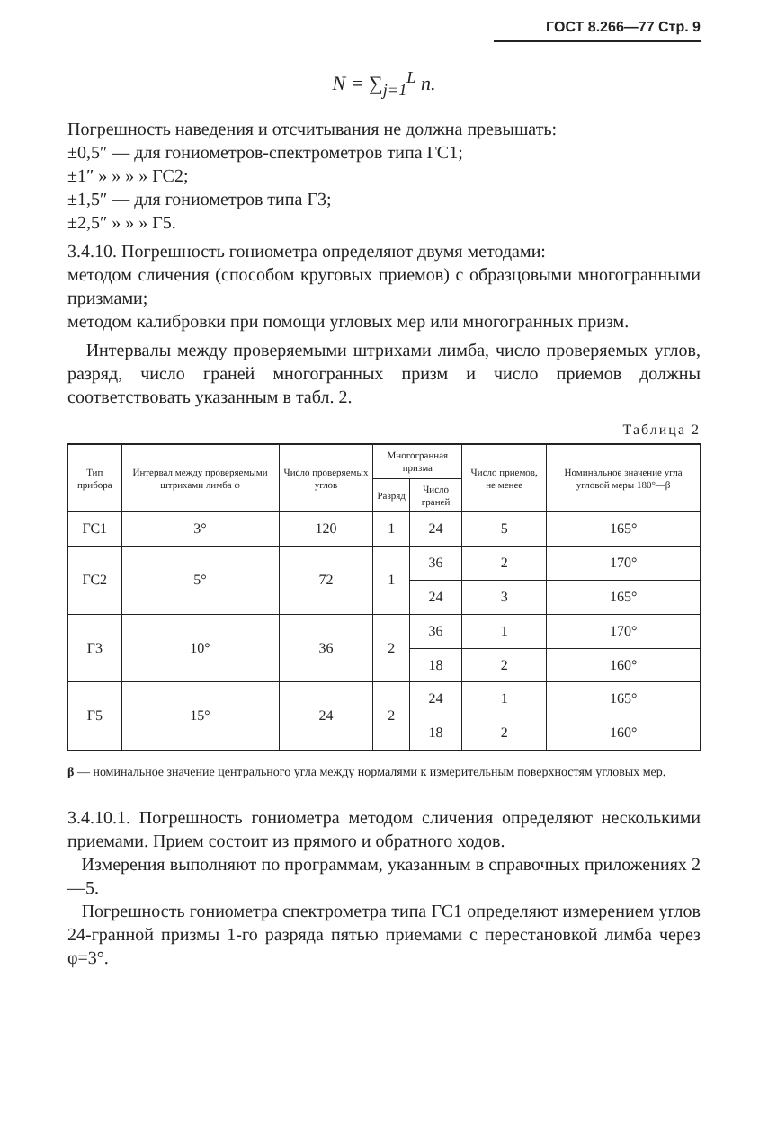ГОСТ 8.266—77 Стр. 9
N = ∑<sub>j=1</sub><sup>L</sup> n.
Погрешность наведения и отсчитывания не должна превышать:
±0,5″ — для гониометров-спектрометров типа ГС1;
±1″ » » » » ГС2;
±1,5″ — для гониометров типа Г3;
±2,5″ » » » Г5.
3.4.10. Погрешность гониометра определяют двумя методами:
методом сличения (способом круговых приемов) с образцовыми многогранными призмами;
методом калибровки при помощи угловых мер или многогранных призм.
Интервалы между проверяемыми штрихами лимба, число проверяемых углов, разряд, число граней многогранных призм и число приемов должны соответствовать указанным в табл. 2.
Таблица 2
| Тип прибора | Интервал между проверяемыми штрихами лимба φ | Число проверяемых углов | Многогранная призма | | Число приемов, не менее | Номинальное значение угла угловой меры 180°—β |
| --- | --- | --- | --- | --- | --- | --- |
| | | | Разряд | Число граней | | |
| ГС1 | 3° | 120 | 1 | 24 | 5 | 165° |
| ГС2 | 5° | 72 | 1 | 36 | 2 | 170° |
| | | | | 24 | 3 | 165° |
| Г3 | 10° | 36 | 2 | 36 | 1 | 170° |
| | | | | 18 | 2 | 160° |
| Г5 | 15° | 24 | 2 | 24 | 1 | 165° |
| | | | | 18 | 2 | 160° |
β — номинальное значение центрального угла между нормалями к измерительным поверхностям угловых мер.
3.4.10.1. Погрешность гониометра методом сличения определяют несколькими приемами. Прием состоит из прямого и обратного ходов.
Измерения выполняют по программам, указанным в справочных приложениях 2—5.
Погрешность гониометра спектрометра типа ГС1 определяют измерением углов 24-гранной призмы 1-го разряда пятью приемами с перестановкой лимба через φ=3°.